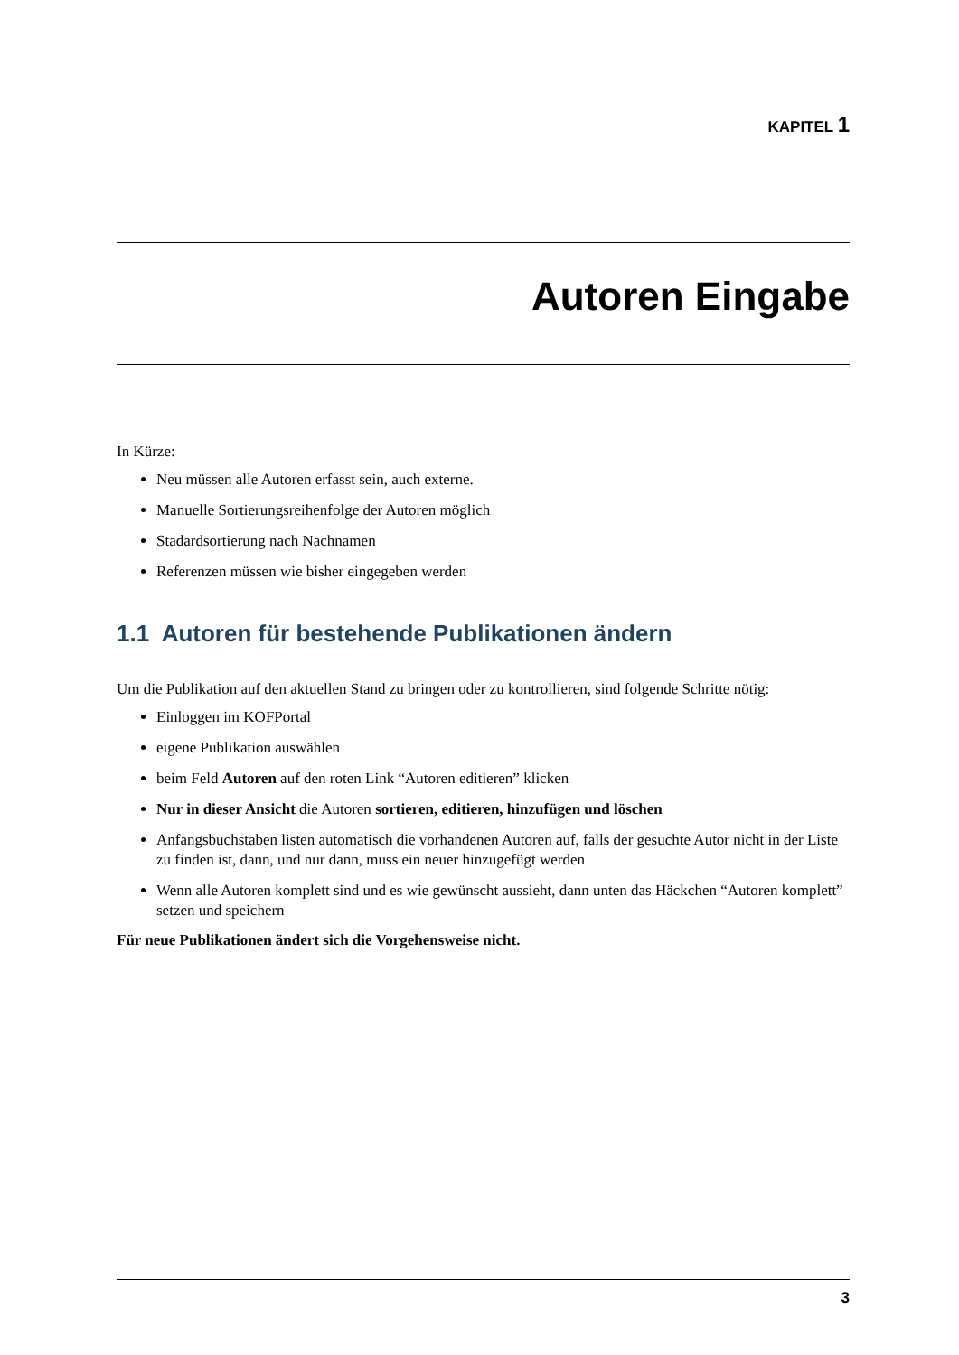KAPITEL 1
Autoren Eingabe
In Kürze:
Neu müssen alle Autoren erfasst sein, auch externe.
Manuelle Sortierungsreihenfolge der Autoren möglich
Stadardsortierung nach Nachnamen
Referenzen müssen wie bisher eingegeben werden
1.1 Autoren für bestehende Publikationen ändern
Um die Publikation auf den aktuellen Stand zu bringen oder zu kontrollieren, sind folgende Schritte nötig:
Einloggen im KOFPortal
eigene Publikation auswählen
beim Feld Autoren auf den roten Link “Autoren editieren” klicken
Nur in dieser Ansicht die Autoren sortieren, editieren, hinzufügen und löschen
Anfangsbuchstaben listen automatisch die vorhandenen Autoren auf, falls der gesuchte Autor nicht in der Liste zu finden ist, dann, und nur dann, muss ein neuer hinzugefügt werden
Wenn alle Autoren komplett sind und es wie gewünscht aussieht, dann unten das Häckchen “Autoren komplett” setzen und speichern
Für neue Publikationen ändert sich die Vorgehensweise nicht.
3